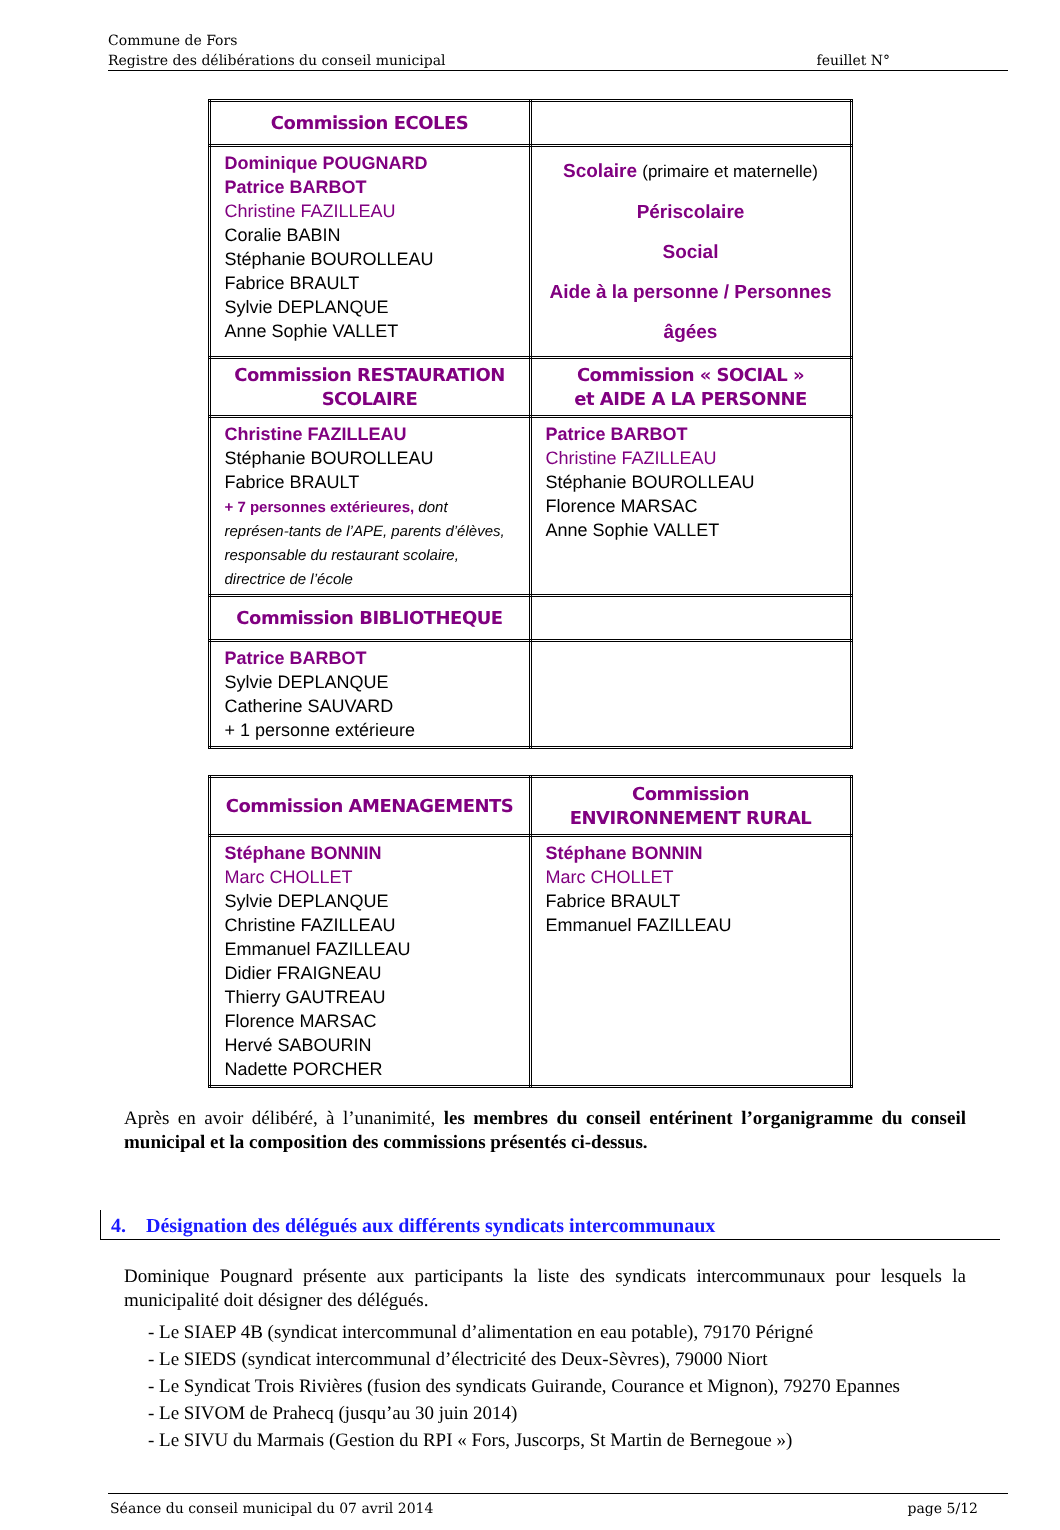Commune de Fors
Registre des délibérations du conseil municipal feuillet N°
| Commission ECOLES | |
| Dominique POUGNARD Patrice BARBOT Christine FAZILLEAU Coralie BABIN Stéphanie BOUROLLEAU Fabrice BRAULT Sylvie DEPLANQUE Anne Sophie VALLET | Scolaire (primaire et maternelle) Périscolaire Social Aide à la personne / Personnes âgées |
| Commission RESTAURATION SCOLAIRE | Commission « SOCIAL » et AIDE A LA PERSONNE |
| Christine FAZILLEAU Stéphanie BOUROLLEAU Fabrice BRAULT + 7 personnes extérieures, dont représen-tants de l’APE, parents d’élèves, responsable du restaurant scolaire, directrice de l’école | Patrice BARBOT Christine FAZILLEAU Stéphanie BOUROLLEAU Florence MARSAC Anne Sophie VALLET |
| Commission BIBLIOTHEQUE | |
| Patrice BARBOT Sylvie DEPLANQUE Catherine SAUVARD + 1 personne extérieure | |
| Commission AMENAGEMENTS | Commission ENVIRONNEMENT RURAL |
| Stéphane BONNIN Marc CHOLLET Sylvie DEPLANQUE Christine FAZILLEAU Emmanuel FAZILLEAU Didier FRAIGNEAU Thierry GAUTREAU Florence MARSAC Hervé SABOURIN Nadette PORCHER | Stéphane BONNIN Marc CHOLLET Fabrice BRAULT Emmanuel FAZILLEAU |
Après en avoir délibéré, à l’unanimité, les membres du conseil entérinent l’organigramme du conseil municipal et la composition des commissions présentés ci-dessus.
4. Désignation des délégués aux différents syndicats intercommunaux
Dominique Pougnard présente aux participants la liste des syndicats intercommunaux pour lesquels la municipalité doit désigner des délégués.
- Le SIAEP 4B (syndicat intercommunal d’alimentation en eau potable), 79170 Périgné
- Le SIEDS (syndicat intercommunal d’électricité des Deux-Sèvres), 79000 Niort
- Le Syndicat Trois Rivières (fusion des syndicats Guirande, Courance et Mignon), 79270 Epannes
- Le SIVOM de Prahecq (jusqu’au 30 juin 2014)
- Le SIVU du Marmais (Gestion du RPI « Fors, Juscorps, St Martin de Bernegoue »)
Séance du conseil municipal du 07 avril 2014 page 5/12